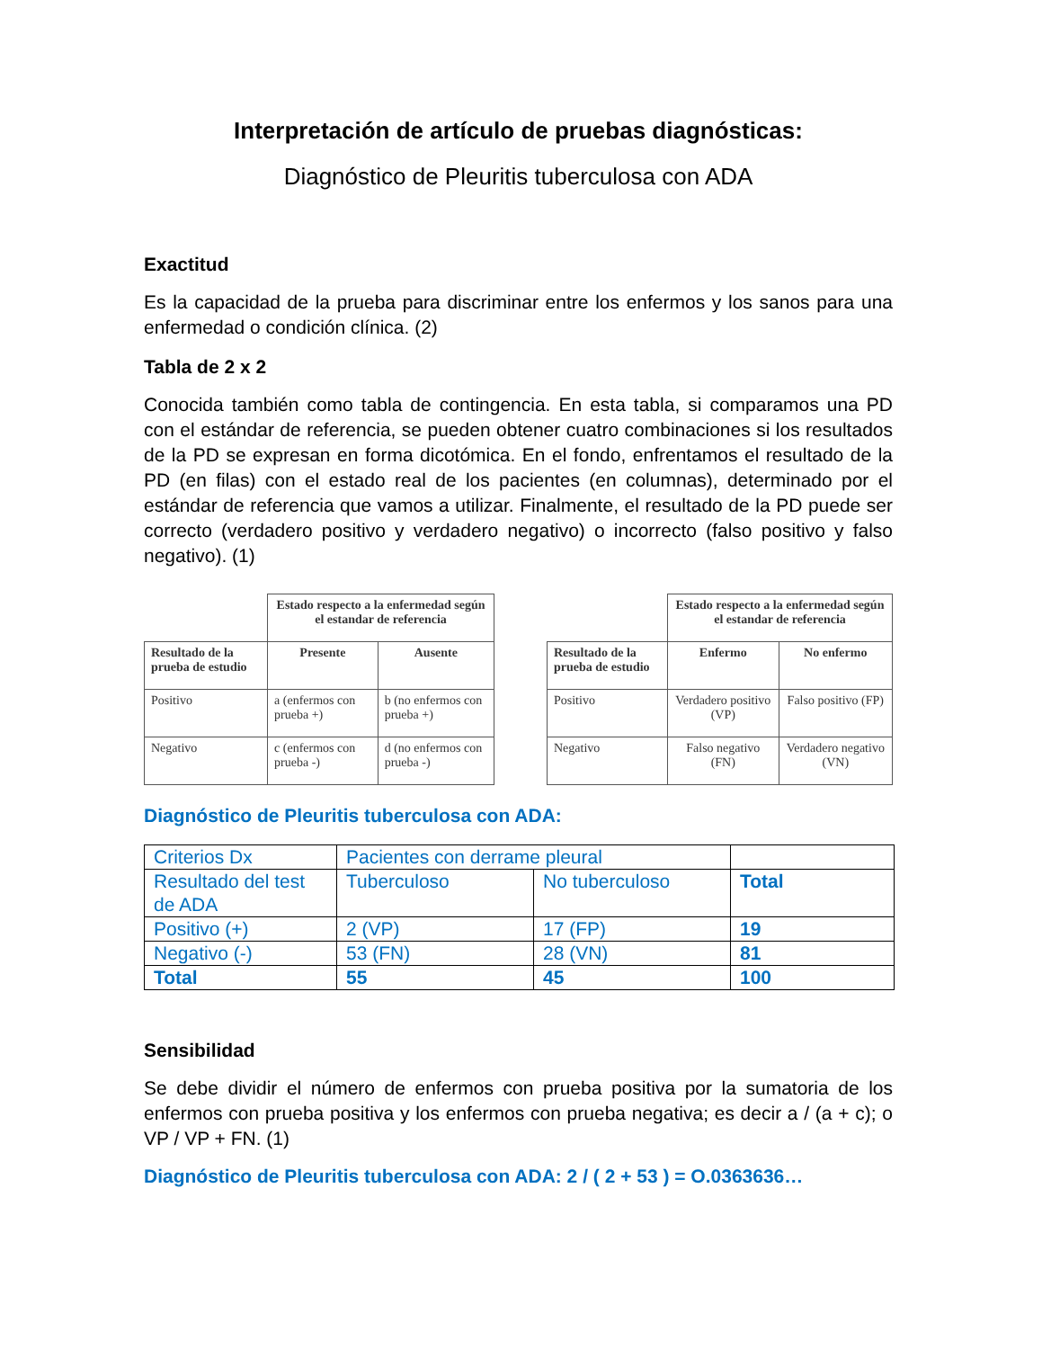Interpretación de artículo de pruebas diagnósticas:
Diagnóstico de Pleuritis tuberculosa con ADA
Exactitud
Es la capacidad de la prueba para discriminar entre los enfermos y los sanos para una enfermedad o condición clínica. (2)
Tabla de 2 x 2
Conocida también como tabla de contingencia. En esta tabla, si comparamos una PD con el estándar de referencia, se pueden obtener cuatro combinaciones si los resultados de la PD se expresan en forma dicotómica. En el fondo, enfrentamos el resultado de la PD (en filas) con el estado real de los pacientes (en columnas), determinado por el estándar de referencia que vamos a utilizar. Finalmente, el resultado de la PD puede ser correcto (verdadero positivo y verdadero negativo) o incorrecto (falso positivo y falso negativo). (1)
| | Estado respecto a la enfermedad según el estandar de referencia | |
| Resultado de la prueba de estudio | Presente | Ausente |
| Positivo | a (enfermos con prueba +) | b (no enfermos con prueba +) |
| Negativo | c (enfermos con prueba -) | d (no enfermos con prueba -) |
| | Estado respecto a la enfermedad según el estandar de referencia | |
| Resultado de la prueba de estudio | Enfermo | No enfermo |
| Positivo | Verdadero positivo (VP) | Falso positivo (FP) |
| Negativo | Falso negativo (FN) | Verdadero negativo (VN) |
Diagnóstico de Pleuritis tuberculosa con ADA:
| Criterios Dx | Pacientes con derrame pleural | | |
| Resultado del test de ADA | Tuberculoso | No tuberculoso | Total |
| Positivo (+) | 2 (VP) | 17 (FP) | 19 |
| Negativo (-) | 53 (FN) | 28 (VN) | 81 |
| Total | 55 | 45 | 100 |
Sensibilidad
Se debe dividir el número de enfermos con prueba positiva por la sumatoria de los enfermos con prueba positiva y los enfermos con prueba negativa; es decir a / (a + c); o VP / VP + FN. (1)
Diagnóstico de Pleuritis tuberculosa con ADA: 2 / ( 2 + 53 ) = O.0363636…